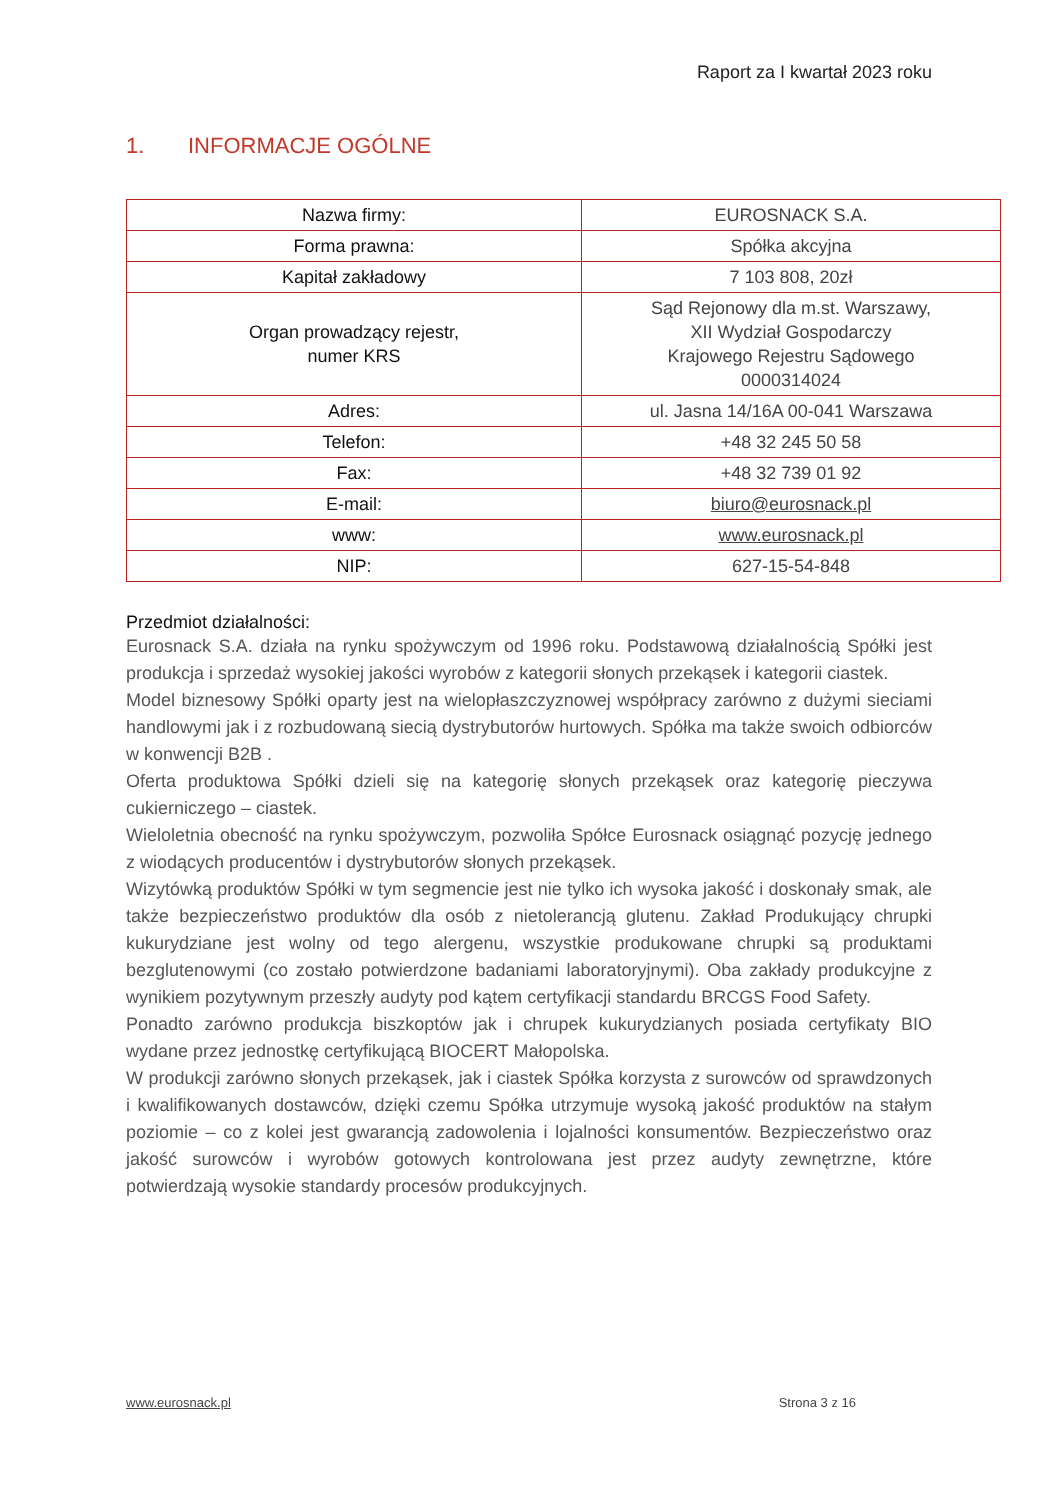Raport za I kwartał 2023 roku
1. INFORMACJE OGÓLNE
| Nazwa firmy: | EUROSNACK S.A. |
| Forma prawna: | Spółka akcyjna |
| Kapitał zakładowy | 7 103 808, 20zł |
| Organ prowadzący rejestr, numer KRS | Sąd Rejonowy dla m.st. Warszawy, XII Wydział Gospodarczy Krajowego Rejestru Sądowego 0000314024 |
| Adres: | ul. Jasna 14/16A 00-041 Warszawa |
| Telefon: | +48 32 245 50 58 |
| Fax: | +48 32 739 01 92 |
| E-mail: | biuro@eurosnack.pl |
| www: | www.eurosnack.pl |
| NIP: | 627-15-54-848 |
Przedmiot działalności:
Eurosnack S.A. działa na rynku spożywczym od 1996 roku. Podstawową działalnością Spółki jest produkcja i sprzedaż wysokiej jakości wyrobów z kategorii słonych przekąsek i kategorii ciastek.
Model biznesowy Spółki oparty jest na wielopłaszczyznowej współpracy zarówno z dużymi sieciami handlowymi jak i z rozbudowaną siecią dystrybutorów hurtowych. Spółka ma także swoich odbiorców w konwencji B2B .
Oferta produktowa Spółki dzieli się na kategorię słonych przekąsek oraz kategorię pieczywa cukierniczego – ciastek.
Wieloletnia obecność na rynku spożywczym, pozwoliła Spółce Eurosnack osiągnąć pozycję jednego z wiodących producentów i dystrybutorów słonych przekąsek.
Wizytówką produktów Spółki w tym segmencie jest nie tylko ich wysoka jakość i doskonały smak, ale także bezpieczeństwo produktów dla osób z nietolerancją glutenu. Zakład Produkujący chrupki kukurydziane jest wolny od tego alergenu, wszystkie produkowane chrupki są produktami bezglutenowymi (co zostało potwierdzone badaniami laboratoryjnymi). Oba zakłady produkcyjne z wynikiem pozytywnym przeszły audyty pod kątem certyfikacji standardu BRCGS Food Safety.
Ponadto zarówno produkcja biszkoptów jak i chrupek kukurydzianych posiada certyfikaty BIO wydane przez jednostkę certyfikującą BIOCERT Małopolska.
W produkcji zarówno słonych przekąsek, jak i ciastek Spółka korzysta z surowców od sprawdzonych i kwalifikowanych dostawców, dzięki czemu Spółka utrzymuje wysoką jakość produktów na stałym poziomie – co z kolei jest gwarancją zadowolenia i lojalności konsumentów. Bezpieczeństwo oraz jakość surowców i wyrobów gotowych kontrolowana jest przez audyty zewnętrzne, które potwierdzają wysokie standardy procesów produkcyjnych.
www.eurosnack.pl Strona 3 z 16